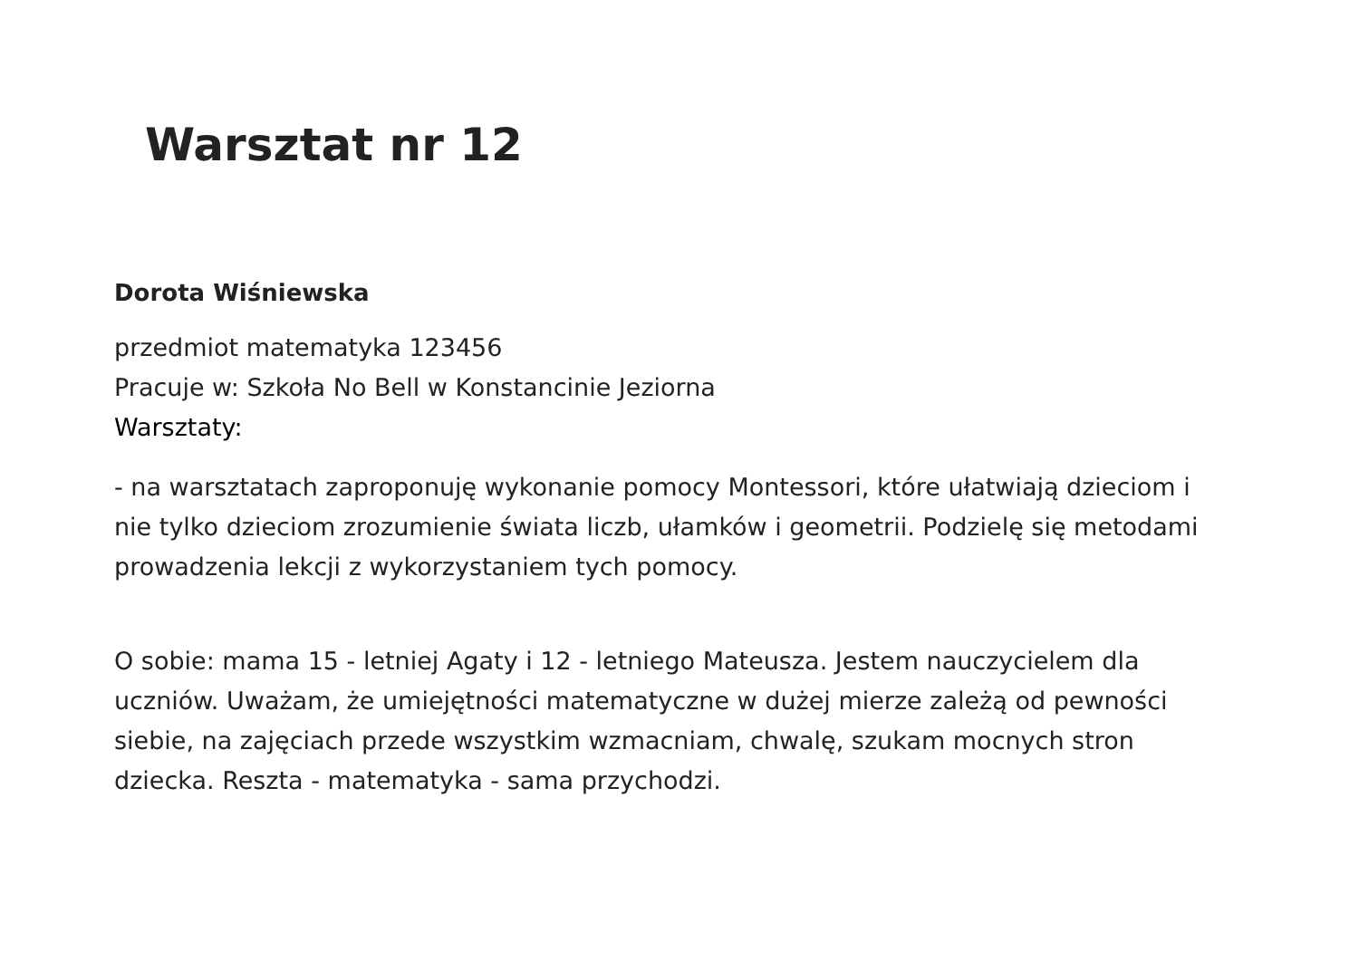Warsztat nr 12
Dorota Wiśniewska
przedmiot matematyka 123456
Pracuje w: Szkoła No Bell w Konstancinie Jeziorna
Warsztaty:
- na warsztatach zaproponuję wykonanie pomocy Montessori, które ułatwiają dzieciom i nie tylko dzieciom zrozumienie świata liczb, ułamków i geometrii. Podzielę się metodami prowadzenia lekcji z wykorzystaniem tych pomocy.
O sobie: mama 15 - letniej Agaty i 12 - letniego Mateusza. Jestem nauczycielem dla uczniów. Uważam, że umiejętności matematyczne w dużej mierze zależą od pewności siebie, na zajęciach przede wszystkim wzmacniam, chwalę, szukam mocnych stron dziecka. Reszta - matematyka - sama przychodzi.